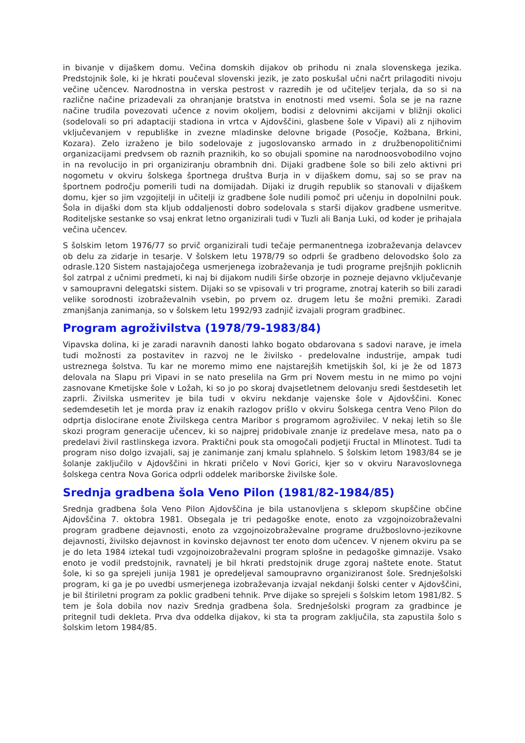in bivanje v dijaškem domu. Večina domskih dijakov ob prihodu ni znala slovenskega jezika. Predstojnik šole, ki je hkrati poučeval slovenski jezik, je zato poskušal učni načrt prilagoditi nivoju večine učencev. Narodnostna in verska pestrost v razredih je od učiteljev terjala, da so si na različne načine prizadevali za ohranjanje bratstva in enotnosti med vsemi. Šola se je na razne načine trudila povezovati učence z novim okoljem, bodisi z delovnimi akcijami v bližnji okolici (sodelovali so pri adaptaciji stadiona in vrtca v Ajdovščini, glasbene šole v Vipavi) ali z njihovim vključevanjem v republiške in zvezne mladinske delovne brigade (Posočje, Kožbana, Brkini, Kozara). Zelo izraženo je bilo sodelovaje z jugoslovansko armado in z družbenopolitičnimi organizacijami predvsem ob raznih praznikih, ko so obujali spomine na narodnoosvobodilno vojno in na revolucijo in pri organiziranju obrambnih dni. Dijaki gradbene šole so bili zelo aktivni pri nogometu v okviru šolskega športnega društva Burja in v dijaškem domu, saj so se prav na športnem področju pomerili tudi na domijadah. Dijaki iz drugih republik so stanovali v dijaškem domu, kjer so jim vzgojitelji in učitelji iz gradbene šole nudili pomoč pri učenju in dopolnilni pouk. Šola in dijaški dom sta kljub oddaljenosti dobro sodelovala s starši dijakov gradbene usmeritve. Roditeljske sestanke so vsaj enkrat letno organizirali tudi v Tuzli ali Banja Luki, od koder je prihajala večina učencev.
S šolskim letom 1976/77 so prvič organizirali tudi tečaje permanentnega izobraževanja delavcev ob delu za zidarje in tesarje. V šolskem letu 1978/79 so odprli še gradbeno delovodsko šolo za odrasle.120 Sistem nastajajočega usmerjenega izobraževanja je tudi programe prejšnjih poklicnih šol zatrpal z učnimi predmeti, ki naj bi dijakom nudili širše obzorje in pozneje dejavno vključevanje v samoupravni delegatski sistem. Dijaki so se vpisovali v tri programe, znotraj katerih so bili zaradi velike sorodnosti izobraževalnih vsebin, po prvem oz. drugem letu še možni premiki. Zaradi zmanjšanja zanimanja, so v šolskem letu 1992/93 zadnjič izvajali program gradbinec.
Program agroživilstva (1978/79-1983/84)
Vipavska dolina, ki je zaradi naravnih danosti lahko bogato obdarovana s sadovi narave, je imela tudi možnosti za postavitev in razvoj ne le živilsko - predelovalne industrije, ampak tudi ustreznega šolstva. Tu kar ne moremo mimo ene najstarejših kmetijskih šol, ki je že od 1873 delovala na Slapu pri Vipavi in se nato preselila na Grm pri Novem mestu in ne mimo po vojni zasnovane Kmetijske šole v Ložah, ki so jo po skoraj dvajsetletnem delovanju sredi šestdesetih let zaprli. Živilska usmeritev je bila tudi v okviru nekdanje vajenske šole v Ajdovščini. Konec sedemdesetih let je morda prav iz enakih razlogov prišlo v okviru Šolskega centra Veno Pilon do odprtja dislocirane enote Živilskega centra Maribor s programom agroživilec. V nekaj letih so šle skozi program generacije učencev, ki so najprej pridobivale znanje iz predelave mesa, nato pa o predelavi živil rastlinskega izvora. Praktični pouk sta omogočali podjetji Fructal in Mlinotest. Tudi ta program niso dolgo izvajali, saj je zanimanje zanj kmalu splahnelo. S šolskim letom 1983/84 se je šolanje zaključilo v Ajdovščini in hkrati pričelo v Novi Gorici, kjer so v okviru Naravoslovnega šolskega centra Nova Gorica odprli oddelek mariborske živilske šole.
Srednja gradbena šola Veno Pilon (1981/82-1984/85)
Srednja gradbena šola Veno Pilon Ajdovščina je bila ustanovljena s sklepom skupščine občine Ajdovščina 7. oktobra 1981. Obsegala je tri pedagoške enote, enoto za vzgojnoizobraževalni program gradbene dejavnosti, enoto za vzgojnoizobraževalne programe družboslovno-jezikovne dejavnosti, živilsko dejavnost in kovinsko dejavnost ter enoto dom učencev. V njenem okviru pa se je do leta 1984 iztekal tudi vzgojnoizobraževalni program splošne in pedagoške gimnazije. Vsako enoto je vodil predstojnik, ravnatelj je bil hkrati predstojnik druge zgoraj naštete enote. Statut šole, ki so ga sprejeli junija 1981 je opredeljeval samoupravno organiziranost šole. Srednješolski program, ki ga je po uvedbi usmerjenega izobraževanja izvajal nekdanji šolski center v Ajdovščini, je bil štiriletni program za poklic gradbeni tehnik. Prve dijake so sprejeli s šolskim letom 1981/82. S tem je šola dobila nov naziv Srednja gradbena šola. Srednješolski program za gradbince je pritegnil tudi dekleta. Prva dva oddelka dijakov, ki sta ta program zaključila, sta zapustila šolo s šolskim letom 1984/85.